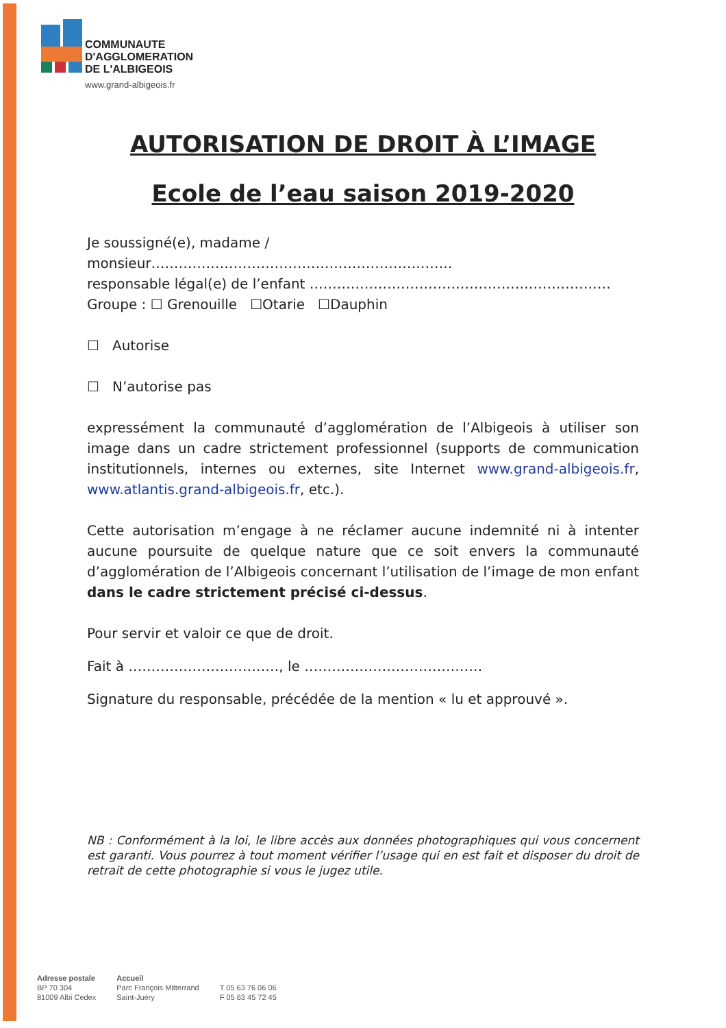COMMUNAUTE
D'AGGLOMERATION
DE L'ALBIGEOIS
www.grand-albigeois.fr
AUTORISATION DE DROIT À L’IMAGE
Ecole de l’eau saison 2019-2020
Je soussigné(e), madame / monsieur…………………………………………………………
responsable légal(e) de l’enfant …………………………………………………………
Groupe : ☐ Grenouille ☐Otarie ☐Dauphin
☐ Autorise
☐ N’autorise pas
expressément la communauté d’agglomération de l’Albigeois à utiliser son image dans un cadre strictement professionnel (supports de communication institutionnels, internes ou externes, site Internet www.grand-albigeois.fr, www.atlantis.grand-albigeois.fr, etc.).
Cette autorisation m’engage à ne réclamer aucune indemnité ni à intenter aucune poursuite de quelque nature que ce soit envers la communauté d’agglomération de l’Albigeois concernant l’utilisation de l’image de mon enfant dans le cadre strictement précisé ci-dessus.
Pour servir et valoir ce que de droit.
Fait à ……………………………, le …………………………………
Signature du responsable, précédée de la mention « lu et approuvé ».
NB : Conformément à la loi, le libre accès aux données photographiques qui vous concernent est garanti. Vous pourrez à tout moment vérifier l’usage qui en est fait et disposer du droit de retrait de cette photographie si vous le jugez utile.
Adresse postale
BP 70 304
81009 Albi Cedex
Accueil
Parc François Mitterrand
Saint-Juéry
T 05 63 76 06 06
F 05 63 45 72 45